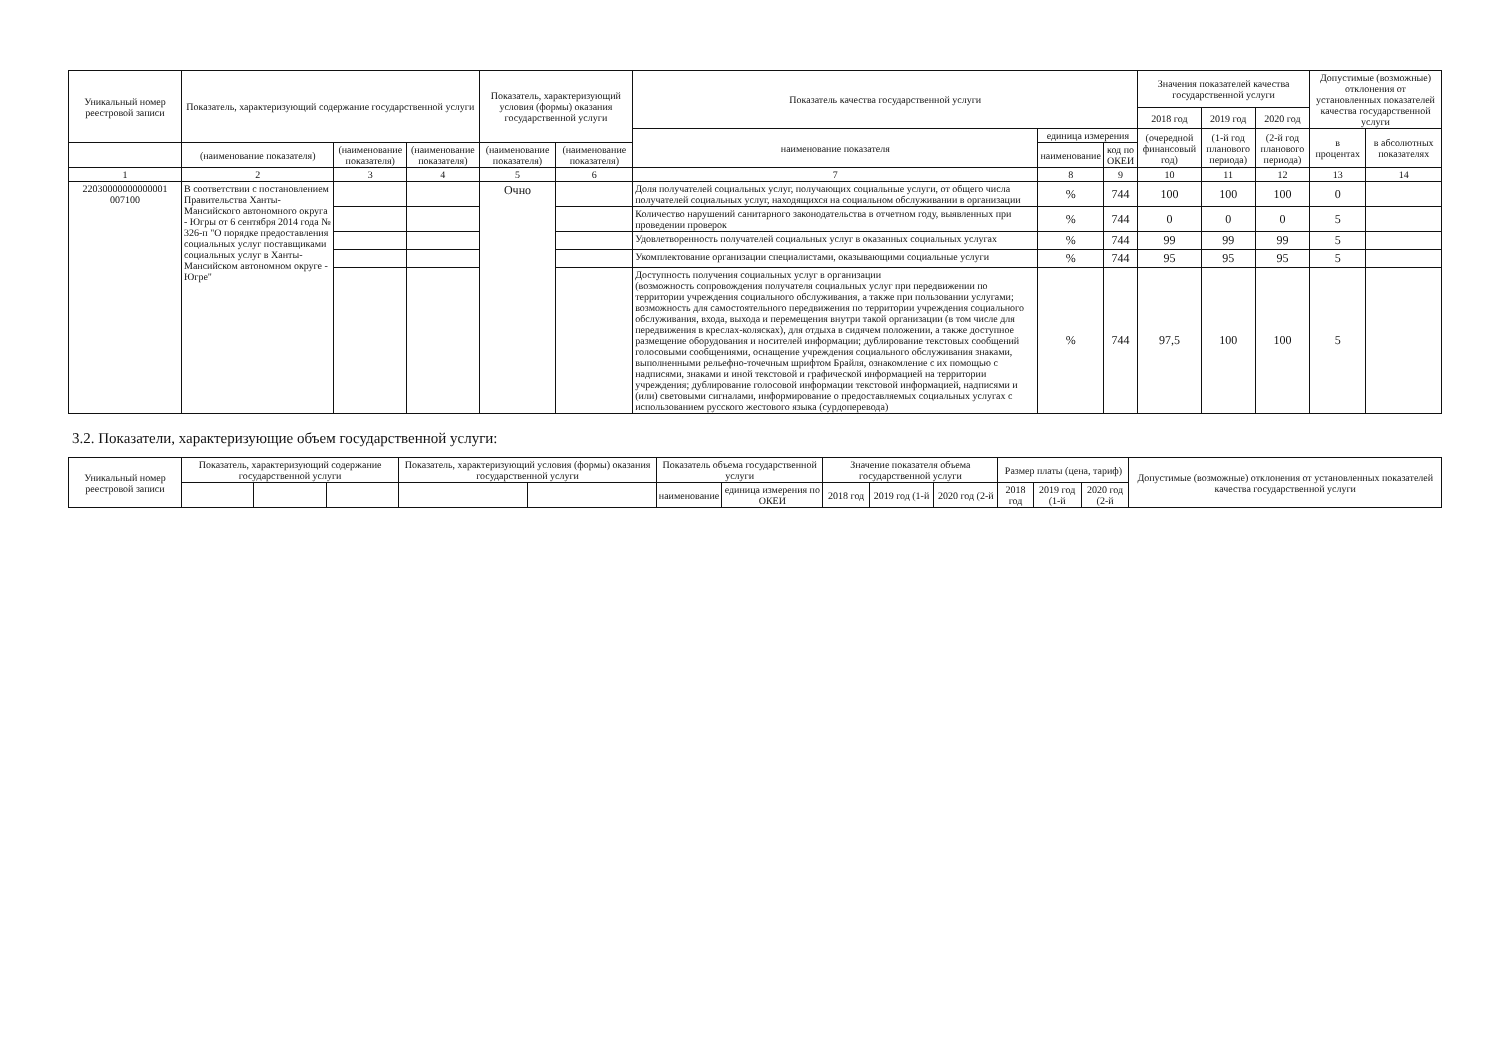| Уникальный номер реестровой записи | Показатель, характеризующий содержание государственной услуги | | | Показатель, характеризующий условия (формы) оказания государственной услуги | | Показатель качества государственной услуги | | | Значения показателей качества государственной услуги | | | Допустимые (возможные) отклонения от установленных показателей качества государственной услуги | |
| --- | --- | --- | --- | --- | --- | --- | --- | --- | --- | --- | --- | --- | --- |
| | | | | | | | | | 2018 год | 2019 год | 2020 год | | |
| | | | | | | наименование показателя | единица измерения | | (очередной финансовый год) | (1-й год планового периода) | (2-й год планового периода) | в процентах | в абсолютных показателях |
| | (наименование показателя) | (наименование показателя) | (наименование показателя) | (наименование показателя) | (наименование показателя) | | наименование | код по ОКЕИ | | | | | |
| 1 | 2 | 3 | 4 | 5 | 6 | 7 | 8 | 9 | 10 | 11 | 12 | 13 | 14 |
| 22030000000000001 007100 | В соответствии с постановлением Правительства Ханты-Мансийского автономного округа - Югры от 6 сентября 2014 года № 326-п "О порядке предоставления социальных услуг поставщиками социальных услуг в Ханты-Мансийском автономном округе - Югре" | | | Очно | | Доля получателей социальных услуг, получающих социальные услуги, от общего числа получателей социальных услуг, находящихся на социальном обслуживании в организации | % | 744 | 100 | 100 | 100 | 0 | |
| | | | | | | Количество нарушений санитарного законодательства в отчетном году, выявленных при проведении проверок | % | 744 | 0 | 0 | 0 | 5 | |
| | | | | | | Удовлетворенность получателей социальных услуг в оказанных социальных услугах | % | 744 | 99 | 99 | 99 | 5 | |
| | | | | | | Укомплектование организации специалистами, оказывающими социальные услуги | % | 744 | 95 | 95 | 95 | 5 | |
| | | | | | | Доступность получения социальных услуг в организации (возможность сопровождения получателя социальных услуг при передвижении по территории учреждения социального обслуживания, а также при пользовании услугами; возможность для самостоятельного передвижения по территории учреждения социального обслуживания, входа, выхода и перемещения внутри такой организации (в том числе для передвижения в креслах-колясках), для отдыха в сидячем положении, а также доступное размещение оборудования и носителей информации; дублирование текстовых сообщений голосовыми сообщениями, оснащение учреждения социального обслуживания знаками, выполненными рельефно-точечным шрифтом Брайля, ознакомление с их помощью с надписями, знаками и иной текстовой и графической информацией на территории учреждения; дублирование голосовой информации текстовой информацией, надписями и (или) световыми сигналами, информирование о предоставляемых социальных услугах с использованием русского жестового языка (сурдоперевода) | % | 744 | 97,5 | 100 | 100 | 5 | |
3.2. Показатели, характеризующие объем государственной услуги:
| Уникальный номер реестровой записи | Показатель, характеризующий содержание государственной услуги | | | Показатель, характеризующий условия (формы) оказания государственной услуги | | Показатель объема государственной услуги | | Значение показателя объема государственной услуги | | | Размер платы (цена, тариф) | | | Допустимые (возможные) отклонения от установленных показателей качества государственной услуги |
| --- | --- | --- | --- | --- | --- | --- | --- | --- | --- | --- | --- | --- | --- | --- |
| | | | | | | наименование | единица измерения по ОКЕИ | 2018 год | 2019 год (1-й | 2020 год (2-й | 2018 год | 2019 год (1-й | 2020 год (2-й | |